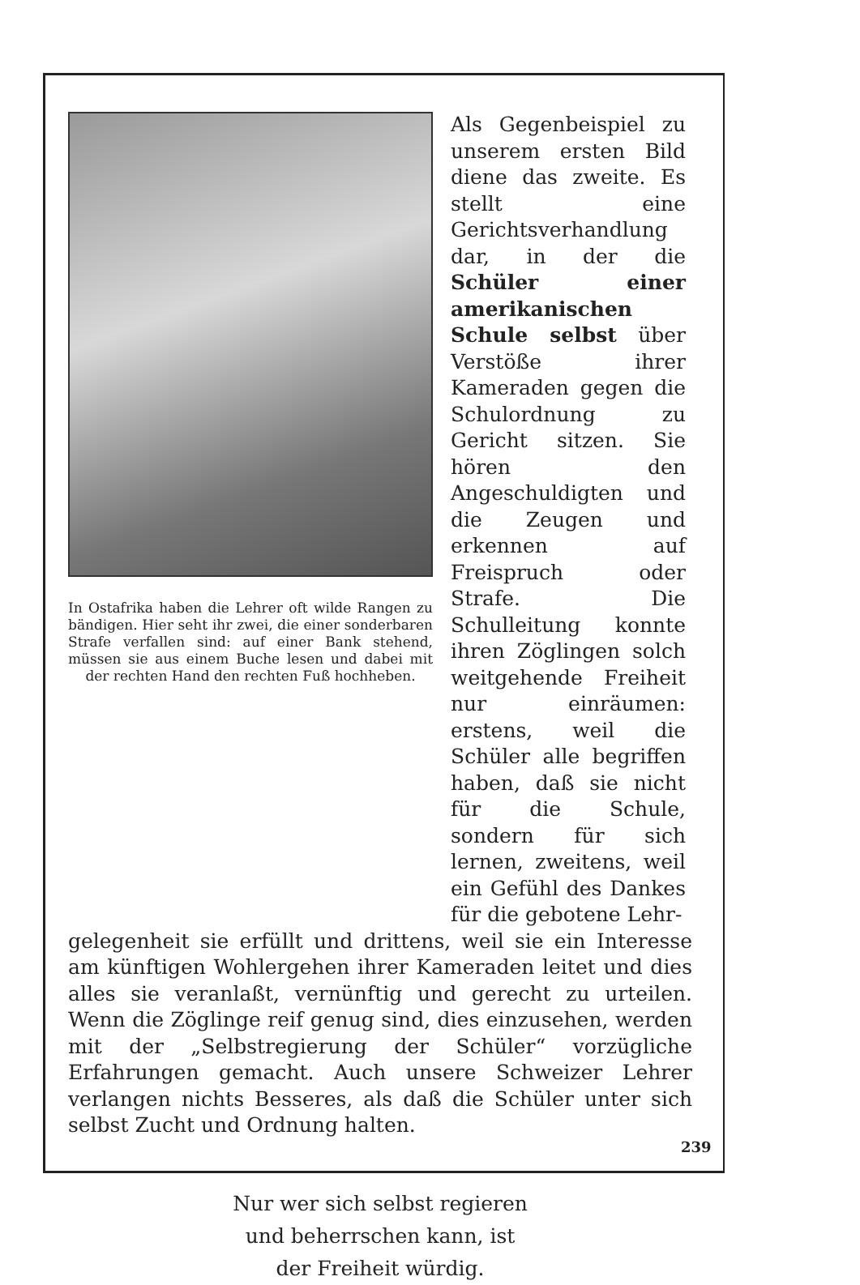In Ostafrika haben die Lehrer oft wilde Rangen zu bändigen. Hier seht ihr zwei, die einer sonderbaren Strafe verfallen sind: auf einer Bank stehend, müssen sie aus einem Buche lesen und dabei mit der rechten Hand den rechten Fuß hochheben.
Als Gegenbeispiel zu unserem ersten Bild diene das zweite. Es stellt eine Gerichtsverhandlung dar, in der die Schüler einer amerikanischen Schule selbst über Verstöße ihrer Kameraden gegen die Schulordnung zu Gericht sitzen. Sie hören den Angeschuldigten und die Zeugen und erkennen auf Freispruch oder Strafe. Die Schulleitung konnte ihren Zöglingen solch weitgehende Freiheit nur einräumen: erstens, weil die Schüler alle begriffen haben, daß sie nicht für die Schule, sondern für sich lernen, zweitens, weil ein Gefühl des Dankes für die gebotene Lehr-
gelegenheit sie erfüllt und drittens, weil sie ein Interesse am künftigen Wohlergehen ihrer Kameraden leitet und dies alles sie veranlaßt, vernünftig und gerecht zu urteilen. Wenn die Zöglinge reif genug sind, dies einzusehen, werden mit der „Selbstregierung der Schüler“ vorzügliche Erfahrungen gemacht. Auch unsere Schweizer Lehrer verlangen nichts Besseres, als daß die Schüler unter sich selbst Zucht und Ordnung halten.
Nur wer sich selbst regieren
und beherrschen kann, ist
der Freiheit würdig.
239